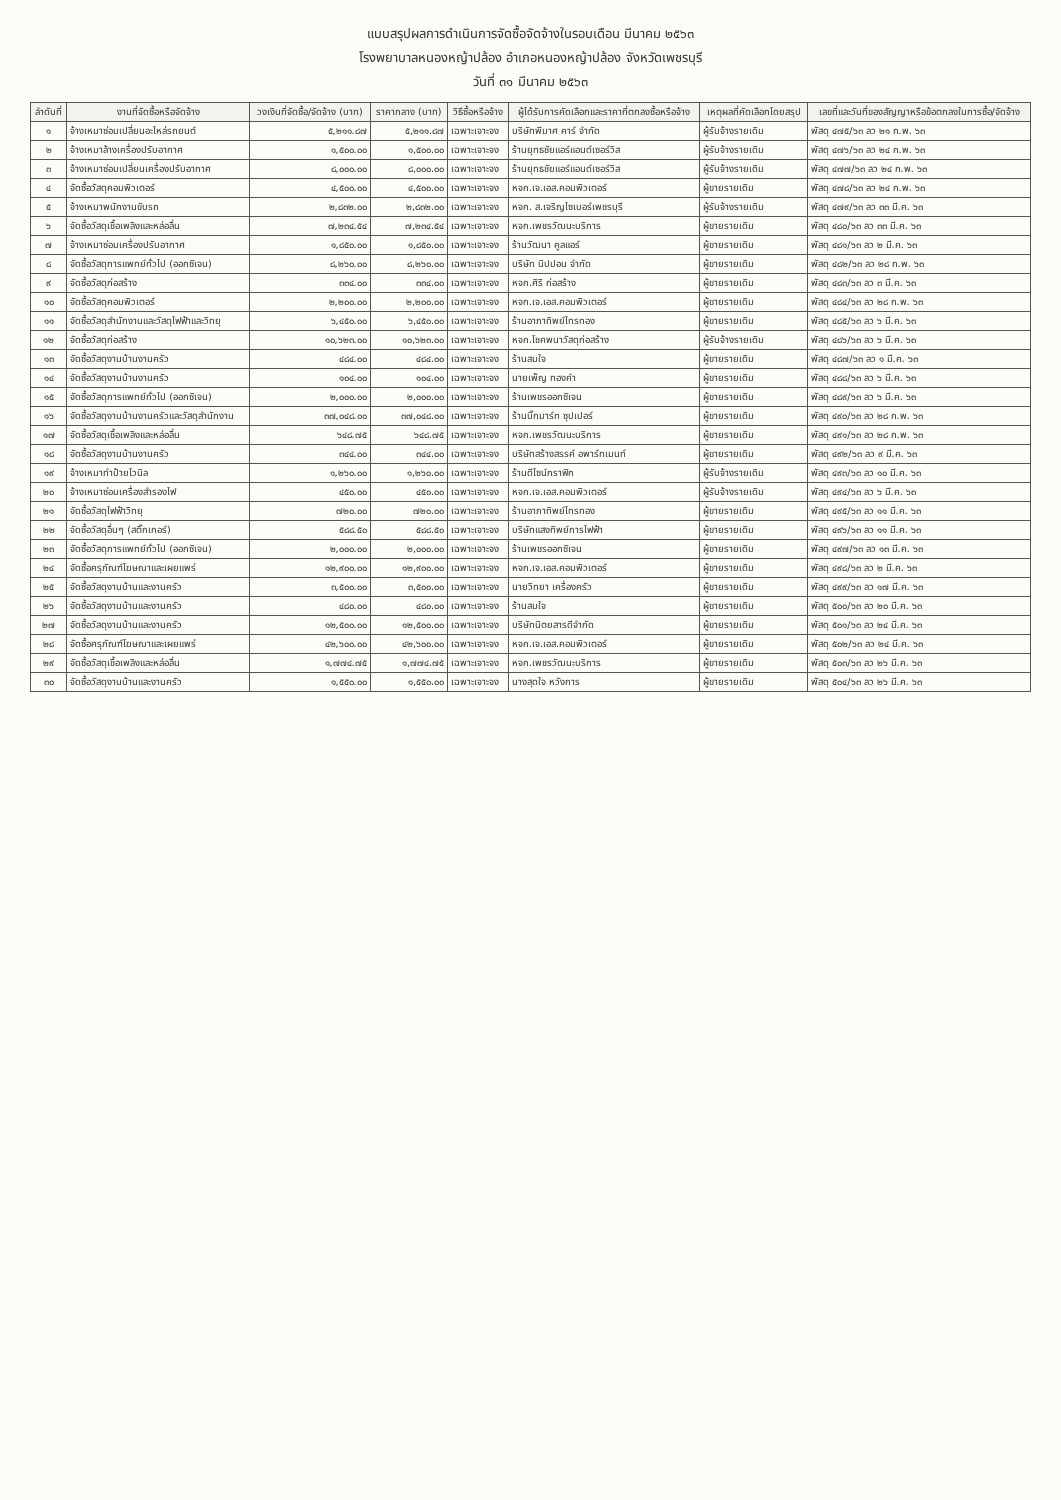แบบสรุปผลการดำเนินการจัดซื้อจัดจ้างในรอบเดือน มีนาคม ๒๕๖๓
โรงพยาบาลหนองหญ้าปล้อง อำเภอหนองหญ้าปล้อง จังหวัดเพชรบุรี
วันที่ ๓๑ มีนาคม ๒๕๖๓
| ลำดับที่ | งานที่จัดซื้อหรือจัดจ้าง | วงเงินที่จัดซื้อ/จัดจ้าง (บาท) | ราคากลาง (บาท) | วิธีซื้อหรือจ้าง | ผู้ได้รับการคัดเลือกและราคาที่ตกลงซื้อหรือจ้าง | เหตุผลที่คัดเลือกโดยสรุป | เลขที่และวันที่ของสัญญาหรือข้อตกลงในการซื้อ/จัดจ้าง |
| --- | --- | --- | --- | --- | --- | --- | --- |
| ๑ | จ้างเหมาซ่อมเปลี่ยนอะไหล่รถยนต์ | ๕,๒๑๑.๘๗ | ๕,๒๑๑.๘๗ | เฉพาะเจาะจง | บริษัทพีมาศ คาร์ จำกัด | ผู้รับจ้างรายเดิม | พัสดุ ๔๗๕/๖๓ ลว ๒๑ ก.พ. ๖๓ |
| ๒ | จ้างเหมาล้างเครื่องปรับอากาศ | ๑,๕๐๐.๐๐ | ๑,๕๐๐.๐๐ | เฉพาะเจาะจง | ร้านยุทธชัยแอร์แอนด์เซอร์วิส | ผู้รับจ้างรายเดิม | พัสดุ ๔๗๖/๖๓ ลว ๒๔ ก.พ. ๖๓ |
| ๓ | จ้างเหมาซ่อมเปลี่ยนเครื่องปรับอากาศ | ๘,๐๐๐.๐๐ | ๘,๐๐๐.๐๐ | เฉพาะเจาะจง | ร้านยุทธชัยแอร์แอนด์เซอร์วิส | ผู้รับจ้างรายเดิม | พัสดุ ๔๗๗/๖๓ ลว ๒๔ ก.พ. ๖๓ |
| ๔ | จัดซื้อวัสดุคอมพิวเตอร์ | ๔,๕๐๐.๐๐ | ๔,๕๐๐.๐๐ | เฉพาะเจาะจง | หจก.เจ.เอส.คอมพิวเตอร์ | ผู้ขายรายเดิม | พัสดุ ๔๗๘/๖๓ ลว ๒๔ ก.พ. ๖๓ |
| ๕ | จ้างเหมาพนักงานขับรถ | ๒,๘๓๒.๐๐ | ๒,๘๓๒.๐๐ | เฉพาะเจาะจง | หจก. ส.เจริญไซเบอร์เพชรบุรี | ผู้รับจ้างรายเดิม | พัสดุ ๔๗๙/๖๓ ลว ๓๓ มี.ค. ๖๓ |
| ๖ | จัดซื้อวัสดุเชื้อเพลิงและหล่อลื่น | ๗,๒๓๔.๕๔ | ๗,๒๓๔.๕๔ | เฉพาะเจาะจง | หจก.เพชรวัฒนะบริการ | ผู้ขายรายเดิม | พัสดุ ๔๘๐/๖๓ ลว ๓๓ มี.ค. ๖๓ |
| ๗ | จ้างเหมาซ่อมเครื่องปรับอากาศ | ๑,๘๕๐.๐๐ | ๑,๘๕๐.๐๐ | เฉพาะเจาะจง | ร้านวัฒนา คูลแอร์ | ผู้ขายรายเดิม | พัสดุ ๔๘๑/๖๓ ลว ๒ มี.ค. ๖๓ |
| ๘ | จัดซื้อวัสดุการแพทย์ทั่วไป (ออกซิเจน) | ๘,๒๖๐.๐๐ | ๘,๒๖๐.๐๐ | เฉพาะเจาะจง | บริษัท นิปปอน จำกัด | ผู้ขายรายเดิม | พัสดุ ๔๘๒/๖๓ ลว ๒๘ ก.พ. ๖๓ |
| ๙ | จัดซื้อวัสดุก่อสร้าง | ๓๓๔.๐๐ | ๓๓๔.๐๐ | เฉพาะเจาะจง | หจก.ศิริ ก่อสร้าง | ผู้ขายรายเดิม | พัสดุ ๔๘๓/๖๓ ลว ๓ มี.ค. ๖๓ |
| ๑๐ | จัดซื้อวัสดุคอมพิวเตอร์ | ๒,๒๐๐.๐๐ | ๒,๒๐๐.๐๐ | เฉพาะเจาะจง | หจก.เจ.เอส.คอมพิวเตอร์ | ผู้ขายรายเดิม | พัสดุ ๔๘๔/๖๓ ลว ๒๘ ก.พ. ๖๓ |
| ๑๑ | จัดซื้อวัสดุสำนักงานและวัสดุไฟฟ้าและวิทยุ | ๖,๔๕๐.๐๐ | ๖,๔๕๐.๐๐ | เฉพาะเจาะจง | ร้านอาภาทิพย์ไทรทอง | ผู้ขายรายเดิม | พัสดุ ๔๘๕/๖๓ ลว ๖ มี.ค. ๖๓ |
| ๑๒ | จัดซื้อวัสดุก่อสร้าง | ๑๐,๖๒๓.๐๐ | ๑๐,๖๒๓.๐๐ | เฉพาะเจาะจง | หจก.โชคพนาวัสดุก่อสร้าง | ผู้รับจ้างรายเดิม | พัสดุ ๔๘๖/๖๓ ลว ๖ มี.ค. ๖๓ |
| ๑๓ | จัดซื้อวัสดุงานบ้านงานครัว | ๔๘๔.๐๐ | ๔๘๔.๐๐ | เฉพาะเจาะจง | ร้านสมใจ | ผู้ขายรายเดิม | พัสดุ ๔๘๗/๖๓ ลว ๑ มี.ค. ๖๓ |
| ๑๔ | จัดซื้อวัสดุงานบ้านงานครัว | ๑๐๔.๐๐ | ๑๐๔.๐๐ | เฉพาะเจาะจง | นายเพ็ญ ทองคำ | ผู้ขายรายเดิม | พัสดุ ๔๘๘/๖๓ ลว ๖ มี.ค. ๖๓ |
| ๑๕ | จัดซื้อวัสดุการแพทย์ทั่วไป (ออกซิเจน) | ๒,๐๐๐.๐๐ | ๒,๐๐๐.๐๐ | เฉพาะเจาะจง | ร้านเพชรออกซิเจน | ผู้ขายรายเดิม | พัสดุ ๔๘๙/๖๓ ลว ๖ มี.ค. ๖๓ |
| ๑๖ | จัดซื้อวัสดุงานบ้านงานครัวและวัสดุสำนักงาน | ๓๗,๐๔๘.๐๐ | ๓๗,๐๔๘.๐๐ | เฉพาะเจาะจง | ร้านบิ๊กมาร์ท ซุปเปอร์ | ผู้ขายรายเดิม | พัสดุ ๔๙๐/๖๓ ลว ๒๘ ก.พ. ๖๓ |
| ๑๗ | จัดซื้อวัสดุเชื้อเพลิงและหล่อลื่น | ๖๔๘.๗๕ | ๖๔๘.๗๕ | เฉพาะเจาะจง | หจก.เพชรวัฒนะบริการ | ผู้ขายรายเดิม | พัสดุ ๔๙๑/๖๓ ลว ๒๘ ก.พ. ๖๓ |
| ๑๘ | จัดซื้อวัสดุงานบ้านงานครัว | ๓๔๔.๐๐ | ๓๔๔.๐๐ | เฉพาะเจาะจง | บริษัทสร้างสรรค์ อพาร์ทเมนท์ | ผู้ขายรายเดิม | พัสดุ ๔๙๒/๖๓ ลว ๙ มี.ค. ๖๓ |
| ๑๙ | จ้างเหมาทำป้ายไวนิล | ๑,๒๖๐.๐๐ | ๑,๒๖๐.๐๐ | เฉพาะเจาะจง | ร้านดีไซน์กราฟิก | ผู้รับจ้างรายเดิม | พัสดุ ๔๙๓/๖๓ ลว ๑๐ มี.ค. ๖๓ |
| ๒๐ | จ้างเหมาซ่อมเครื่องสำรองไฟ | ๔๕๐.๐๐ | ๔๕๐.๐๐ | เฉพาะเจาะจง | หจก.เจ.เอส.คอมพิวเตอร์ | ผู้รับจ้างรายเดิม | พัสดุ ๔๙๔/๖๓ ลว ๖ มี.ค. ๖๓ |
| ๒๑ | จัดซื้อวัสดุไฟฟ้าวิทยุ | ๗๒๐.๐๐ | ๗๒๐.๐๐ | เฉพาะเจาะจง | ร้านอาภาทิพย์ไทรทอง | ผู้ขายรายเดิม | พัสดุ ๔๙๕/๖๓ ลว ๑๑ มี.ค. ๖๓ |
| ๒๒ | จัดซื้อวัสดุอื่นๆ (สติ๊กเกอร์) | ๕๘๘.๕๐ | ๕๘๘.๕๐ | เฉพาะเจาะจง | บริษัทแสงทิพย์การไฟฟ้า | ผู้ขายรายเดิม | พัสดุ ๔๙๖/๖๓ ลว ๑๑ มี.ค. ๖๓ |
| ๒๓ | จัดซื้อวัสดุการแพทย์ทั่วไป (ออกซิเจน) | ๒,๐๐๐.๐๐ | ๒,๐๐๐.๐๐ | เฉพาะเจาะจง | ร้านเพชรออกซิเจน | ผู้ขายรายเดิม | พัสดุ ๔๙๗/๖๓ ลว ๑๓ มี.ค. ๖๓ |
| ๒๔ | จัดซื้อครุภัณฑ์โฆษณาและเผยแพร่ | ๑๒,๙๐๐.๐๐ | ๑๒,๙๐๐.๐๐ | เฉพาะเจาะจง | หจก.เจ.เอส.คอมพิวเตอร์ | ผู้ขายรายเดิม | พัสดุ ๔๙๘/๖๓ ลว ๒ มี.ค. ๖๓ |
| ๒๕ | จัดซื้อวัสดุงานบ้านและงานครัว | ๓,๕๐๐.๐๐ | ๓,๕๐๐.๐๐ | เฉพาะเจาะจง | นายวิทยา เครื่องครัว | ผู้ขายรายเดิม | พัสดุ ๔๙๙/๖๓ ลว ๑๗ มี.ค. ๖๓ |
| ๒๖ | จัดซื้อวัสดุงานบ้านและงานครัว | ๔๘๐.๐๐ | ๔๘๐.๐๐ | เฉพาะเจาะจง | ร้านสมใจ | ผู้ขายรายเดิม | พัสดุ ๕๐๐/๖๓ ลว ๒๐ มี.ค. ๖๓ |
| ๒๗ | จัดซื้อวัสดุงานบ้านและงานครัว | ๑๒,๕๐๐.๐๐ | ๑๒,๕๐๐.๐๐ | เฉพาะเจาะจง | บริษัทนิตยสารดีจำกัด | ผู้ขายรายเดิม | พัสดุ ๕๐๑/๖๓ ลว ๒๔ มี.ค. ๖๓ |
| ๒๘ | จัดซื้อครุภัณฑ์โฆษณาและเผยแพร่ | ๔๒,๖๐๐.๐๐ | ๔๒,๖๐๐.๐๐ | เฉพาะเจาะจง | หจก.เจ.เอส.คอมพิวเตอร์ | ผู้ขายรายเดิม | พัสดุ ๕๐๒/๖๓ ลว ๒๔ มี.ค. ๖๓ |
| ๒๙ | จัดซื้อวัสดุเชื้อเพลิงและหล่อลื่น | ๑,๗๗๔.๗๕ | ๑,๗๗๔.๗๕ | เฉพาะเจาะจง | หจก.เพชรวัฒนะบริการ | ผู้ขายรายเดิม | พัสดุ ๕๐๓/๖๓ ลว ๒๖ มี.ค. ๖๓ |
| ๓๐ | จัดซื้อวัสดุงานบ้านและงานครัว | ๑,๕๕๐.๐๐ | ๑,๕๕๐.๐๐ | เฉพาะเจาะจง | นางสุดใจ หวังการ | ผู้ขายรายเดิม | พัสดุ ๕๐๔/๖๓ ลว ๒๖ มี.ค. ๖๓ |